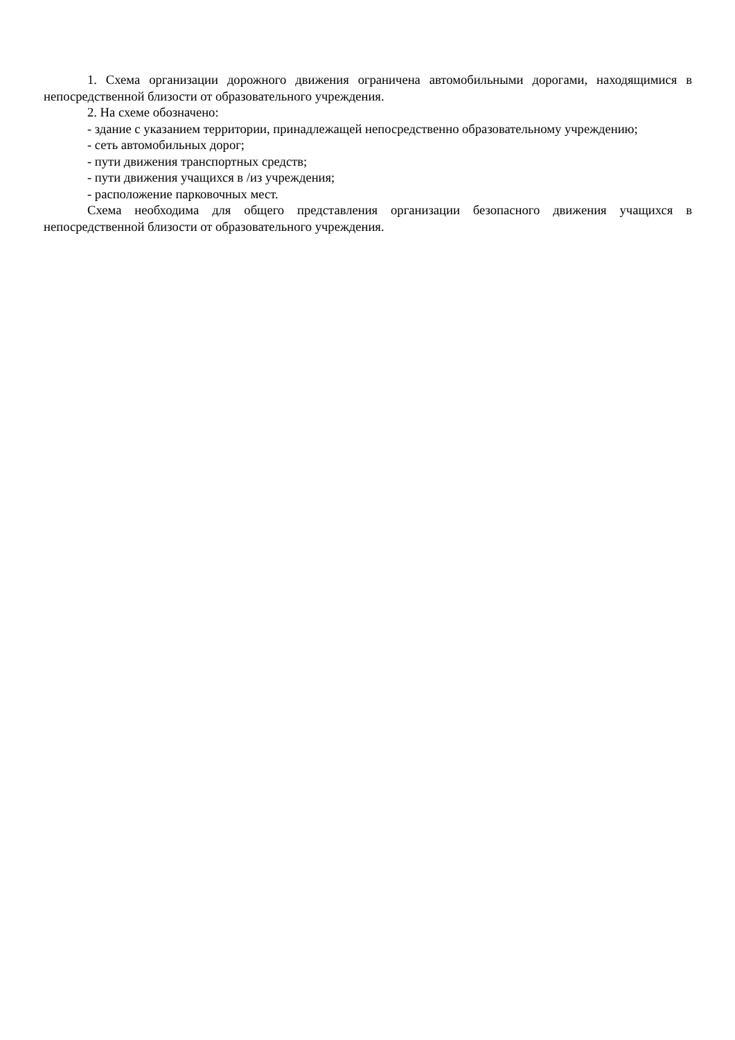1. Схема организации дорожного движения ограничена автомобильными дорогами, находящимися в непосредственной близости от образовательного учреждения.
2. На схеме обозначено:
- здание с указанием территории, принадлежащей непосредственно образовательному учреждению;
- сеть автомобильных дорог;
- пути движения транспортных средств;
- пути движения учащихся в /из учреждения;
- расположение парковочных мест.
Схема необходима для общего представления организации безопасного движения учащихся в непосредственной близости от образовательного учреждения.